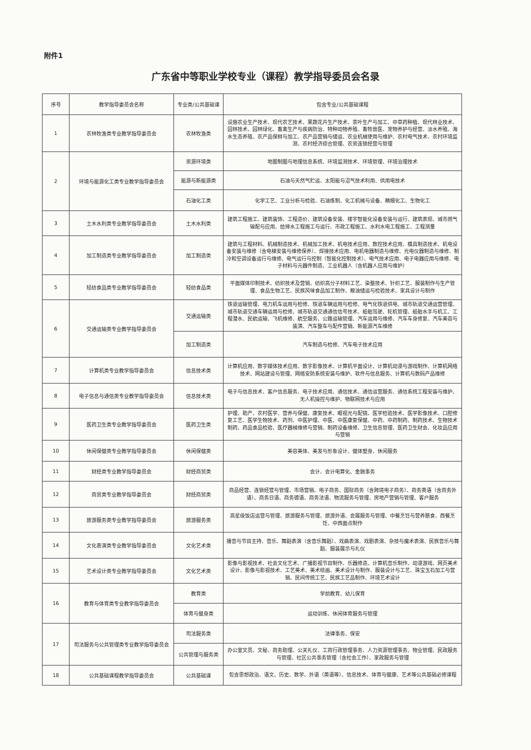附件1
广东省中等职业学校专业（课程）教学指导委员会名录
| 序号 | 教学指导委员会名称 | 专业类/公共基础课 | 包含专业/公共基础课程 |
| --- | --- | --- | --- |
| 1 | 农林牧渔类专业教学指导委员会 | 农林牧渔类 | 设施农业生产技术、现代农艺技术、果蔬花卉生产技术、茶叶生产与加工、中草药种植、现代林业技术、园林技术、园林绿化、畜禽生产与疾病防治、特种动物养殖、畜牧兽医、宠物养护与经营、淡水养殖、海水生态养殖、农产品保鲜与加工、农产品营销与储运、农业机械使用与维护、农村电气技术、农村环境监测、农村经济综合管理、农资连锁经营与管理 |
| 2 | 环境与能源化工类专业教学指导委员会 | 资源环境类 | 地图制图与地理信息系统、环境监测技术、环境管理、环境治理技术 |
| | | 能源与新能源类 | 石油与天然气贮运、太阳能与沼气技术利用、供用电技术 |
| | | 石油化工类 | 化学工艺、工业分析与检验、石油炼制、化工机械与设备、精细化工、生物化工 |
| 3 | 土木水利类专业教学指导委员会 | 土木水利类 | 建筑工程施工、建筑装饰、工程造价、建筑设备安装、楼宇智能化设备安装与运行、建筑表现、城市燃气输配与应用、给排水工程施工与运行、市政工程施工、水利水电工程施工、工程测量 |
| 4 | 加工制造类专业教学指导委员会 | 加工制造类 | 建筑与工程材料、机械制造技术、机械加工技术、机电技术应用、数控技术应用、模具制造技术、机电设备安装与维修（含电梯安装与维修保养）、焊接技术应用、电机电器制造与维修、光电仪器制造与维修、制冷和空调设备运行与维修、电气运行与控制（智能化控制技术）、电气技术应用、电子电器应用与维修、电子材料与元器件制造、工业机器人（含机器人应用与维护） |
| 5 | 轻纺食品类专业教学指导委员会 | 轻纺食品类 | 平面媒体印制技术、纺织技术及营销、纺织高分子材料工艺、染整技术、针织工艺、服装制作与生产管理、食品生物工艺、民族风味食品加工制作、粮油储运与检验技术、家具设计与制作 |
| 6 | 交通运输类专业教学指导委员会 | 交通运输类 | 铁道运输管理、电力机车运用与检修、铁道车辆运用与检修、电气化铁道供电、城市轨道交通运营管理、城市轨道交通车辆运用与检修、城市轨道交通通信信号技术、船舶驾驶、轮机管理、船舶水手与机工、工程潜水、民航运输、飞机维修、航空服务、公路运输管理、汽车运用与维修、汽车车身修复、汽车美容与装潢、汽车整车与配件营销、新能源汽车维修 |
| | | 加工制造类 | 汽车制造与检修、汽车电子技术应用 |
| 7 | 计算机类专业教学指导委员会 | 信息技术类 | 计算机应用、数字媒体技术应用、数字影像技术、计算机平面设计、计算机动漫与游戏制作、计算机网络技术、网站建设与管理、网络安防系统安装与维护、软件与信息服务、计算机与数码产品维修 |
| 8 | 电子信息与通信类专业教学指导委员会 | 信息技术类 | 电子与信息技术、客户信息服务、电子技术应用、通信技术、通信运营服务、通信系统工程安装与维护、无人机操控与维护、物联网技术与应用 |
| 9 | 医药卫生类专业教学指导委员会 | 医药卫生类 | 护理、助产、农村医学、营养与保健、康复技术、眼视光与配镜、医学检验技术、医学影像技术、口腔修复工艺、医学生物技术、药剂、中医护理、中医、中医康复保健、中药、中药制药、制药技术、生物技术制药、药品食品检验、医疗器械维修与营销、制药设备维修、卫生信息管理、医药卫生财会、化妆品应用与营销 |
| 10 | 休闲保健类专业教学指导委员会 | 休闲保健类 | 美容美体、美发与形象设计、健体塑身、休闲服务 |
| 11 | 财经类专业教学指导委员会 | 财经商贸类 | 会计、会计电算化、金融事务 |
| 12 | 商贸类专业教学指导委员会 | 财经商贸类 | 商品经营、连锁经营与管理、市场营销、电子商务、国际商务（含跨境电子商务）、商务英语（含商务外语）、商务日语、商务德语、商务法语、物流服务与管理、房地产营销与管理、客户服务 |
| 13 | 旅游服务类专业教学指导委员会 | 旅游服务类 | 高星级饭店运营与管理、旅游服务与管理、旅游外语、会展服务与管理、中餐烹饪与营养膳食、西餐烹饪、中西面点制作 |
| 14 | 文化表演类专业教学指导委员会 | 文化艺术类 | 播音与节目主持、音乐、舞蹈表演（含音乐舞蹈）、戏曲表演、戏剧表演、杂技与魔术表演、民族音乐与舞蹈、服装展示与礼仪 |
| 15 | 艺术设计类专业教学指导委员会 | 文化艺术类 | 影像与影视技术、社会文化艺术、广播影视节目制作、乐器修造、计算机音乐制作、动漫游戏、网页美术设计、影像与影视技术、工艺美术、美术绘画、美术设计与制作、服装设计与工艺、珠宝玉石加工与营销、民间传统工艺、民族工艺品制作、环境艺术设计 |
| 16 | 教育与体育类专业教学指导委员会 | 教育类 | 学前教育、幼儿保育 |
| | | 体育与健身类 | 运动训练、休闲体育服务与管理 |
| 17 | 司法服务与公共管理类专业教学指导委员会 | 司法服务类 | 法律事务、保安 |
| | | 公共管理与服务类 | 办公室文员、文秘、商务助理、公关礼仪、工商行政管理事务、人力资源管理事务、物业管理、民政服务与管理、社区公共事务管理（含社会工作）、家政服务与管理 |
| 18 | 公共基础课程教学指导委员会 | 公共基础课 | 包含思想政治、语文、历史、数学、外语（英语等）、信息技术、体育与健康、艺术等公共基础必修课程 |